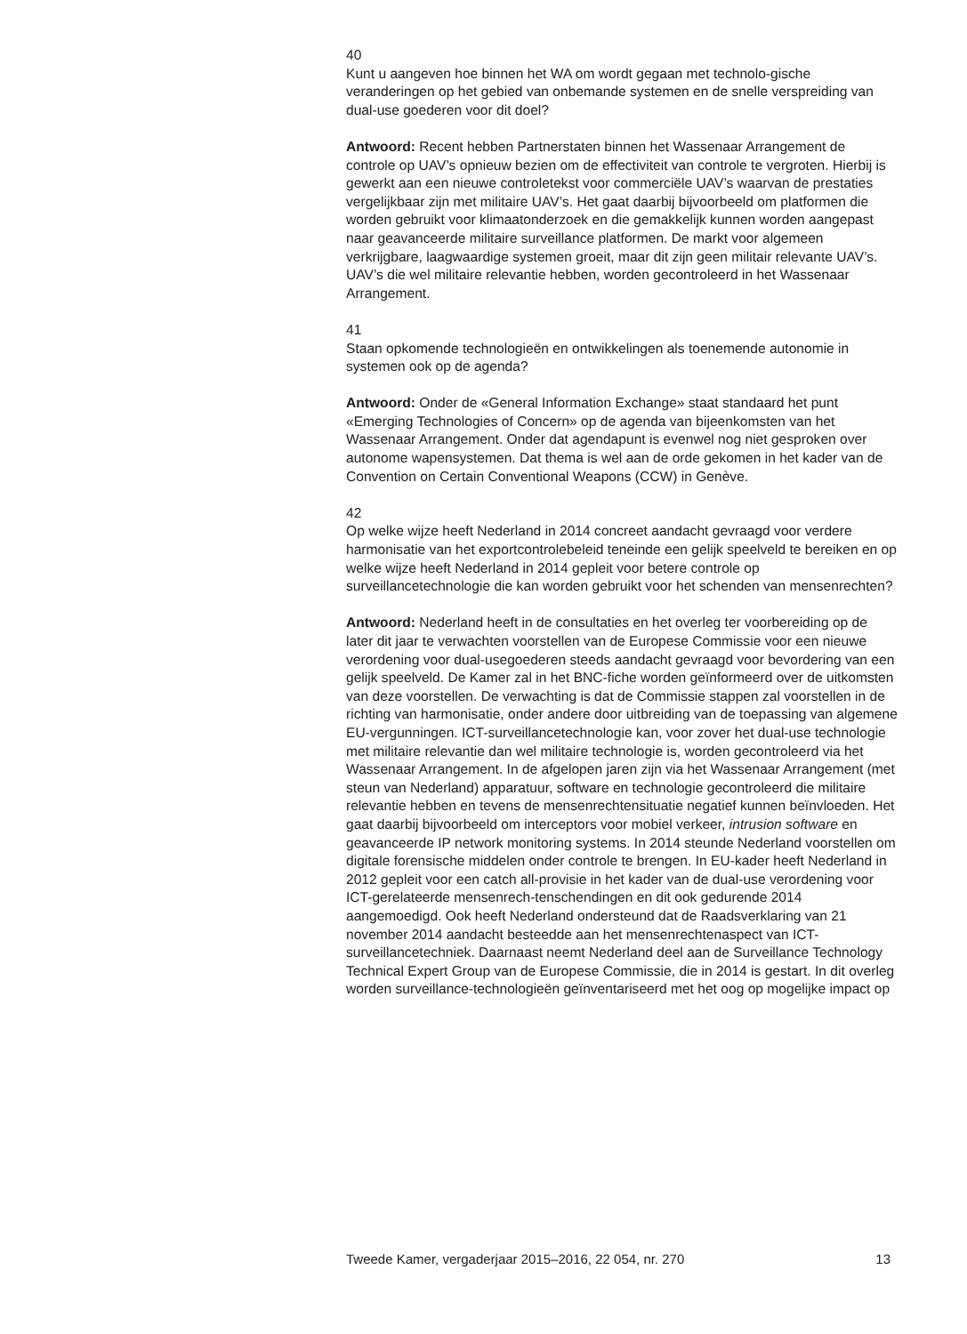40
Kunt u aangeven hoe binnen het WA om wordt gegaan met technolo-gische veranderingen op het gebied van onbemande systemen en de snelle verspreiding van dual-use goederen voor dit doel?
Antwoord: Recent hebben Partnerstaten binnen het Wassenaar Arrangement de controle op UAV’s opnieuw bezien om de effectiviteit van controle te vergroten. Hierbij is gewerkt aan een nieuwe controletekst voor commerciële UAV’s waarvan de prestaties vergelijkbaar zijn met militaire UAV’s. Het gaat daarbij bijvoorbeeld om platformen die worden gebruikt voor klimaatonderzoek en die gemakkelijk kunnen worden aangepast naar geavanceerde militaire surveillance platformen. De markt voor algemeen verkrijgbare, laagwaardige systemen groeit, maar dit zijn geen militair relevante UAV’s. UAV’s die wel militaire relevantie hebben, worden gecontroleerd in het Wassenaar Arrangement.
41
Staan opkomende technologieën en ontwikkelingen als toenemende autonomie in systemen ook op de agenda?
Antwoord: Onder de «General Information Exchange» staat standaard het punt «Emerging Technologies of Concern» op de agenda van bijeenkomsten van het Wassenaar Arrangement. Onder dat agendapunt is evenwel nog niet gesproken over autonome wapensystemen. Dat thema is wel aan de orde gekomen in het kader van de Convention on Certain Conventional Weapons (CCW) in Genève.
42
Op welke wijze heeft Nederland in 2014 concreet aandacht gevraagd voor verdere harmonisatie van het exportcontrolebeleid teneinde een gelijk speelveld te bereiken en op welke wijze heeft Nederland in 2014 gepleit voor betere controle op surveillancetechnologie die kan worden gebruikt voor het schenden van mensenrechten?
Antwoord: Nederland heeft in de consultaties en het overleg ter voorbereiding op de later dit jaar te verwachten voorstellen van de Europese Commissie voor een nieuwe verordening voor dual-usegoederen steeds aandacht gevraagd voor bevordering van een gelijk speelveld. De Kamer zal in het BNC-fiche worden geïnformeerd over de uitkomsten van deze voorstellen. De verwachting is dat de Commissie stappen zal voorstellen in de richting van harmonisatie, onder andere door uitbreiding van de toepassing van algemene EU-vergunningen. ICT-surveillancetechnologie kan, voor zover het dual-use technologie met militaire relevantie dan wel militaire technologie is, worden gecontroleerd via het Wassenaar Arrangement. In de afgelopen jaren zijn via het Wassenaar Arrangement (met steun van Nederland) apparatuur, software en technologie gecontroleerd die militaire relevantie hebben en tevens de mensenrechtensituatie negatief kunnen beïnvloeden. Het gaat daarbij bijvoorbeeld om interceptors voor mobiel verkeer, intrusion software en geavanceerde IP network monitoring systems. In 2014 steunde Nederland voorstellen om digitale forensische middelen onder controle te brengen. In EU-kader heeft Nederland in 2012 gepleit voor een catch all-provisie in het kader van de dual-use verordening voor ICT-gerelateerde mensenrech-tenschendingen en dit ook gedurende 2014 aangemoedigd. Ook heeft Nederland ondersteund dat de Raadsverklaring van 21 november 2014 aandacht besteedde aan het mensenrechtenaspect van ICT-surveillancetechniek. Daarnaast neemt Nederland deel aan de Surveillance Technology Technical Expert Group van de Europese Commissie, die in 2014 is gestart. In dit overleg worden surveillance-technologieën geïnventariseerd met het oog op mogelijke impact op
Tweede Kamer, vergaderjaar 2015–2016, 22 054, nr. 270 13